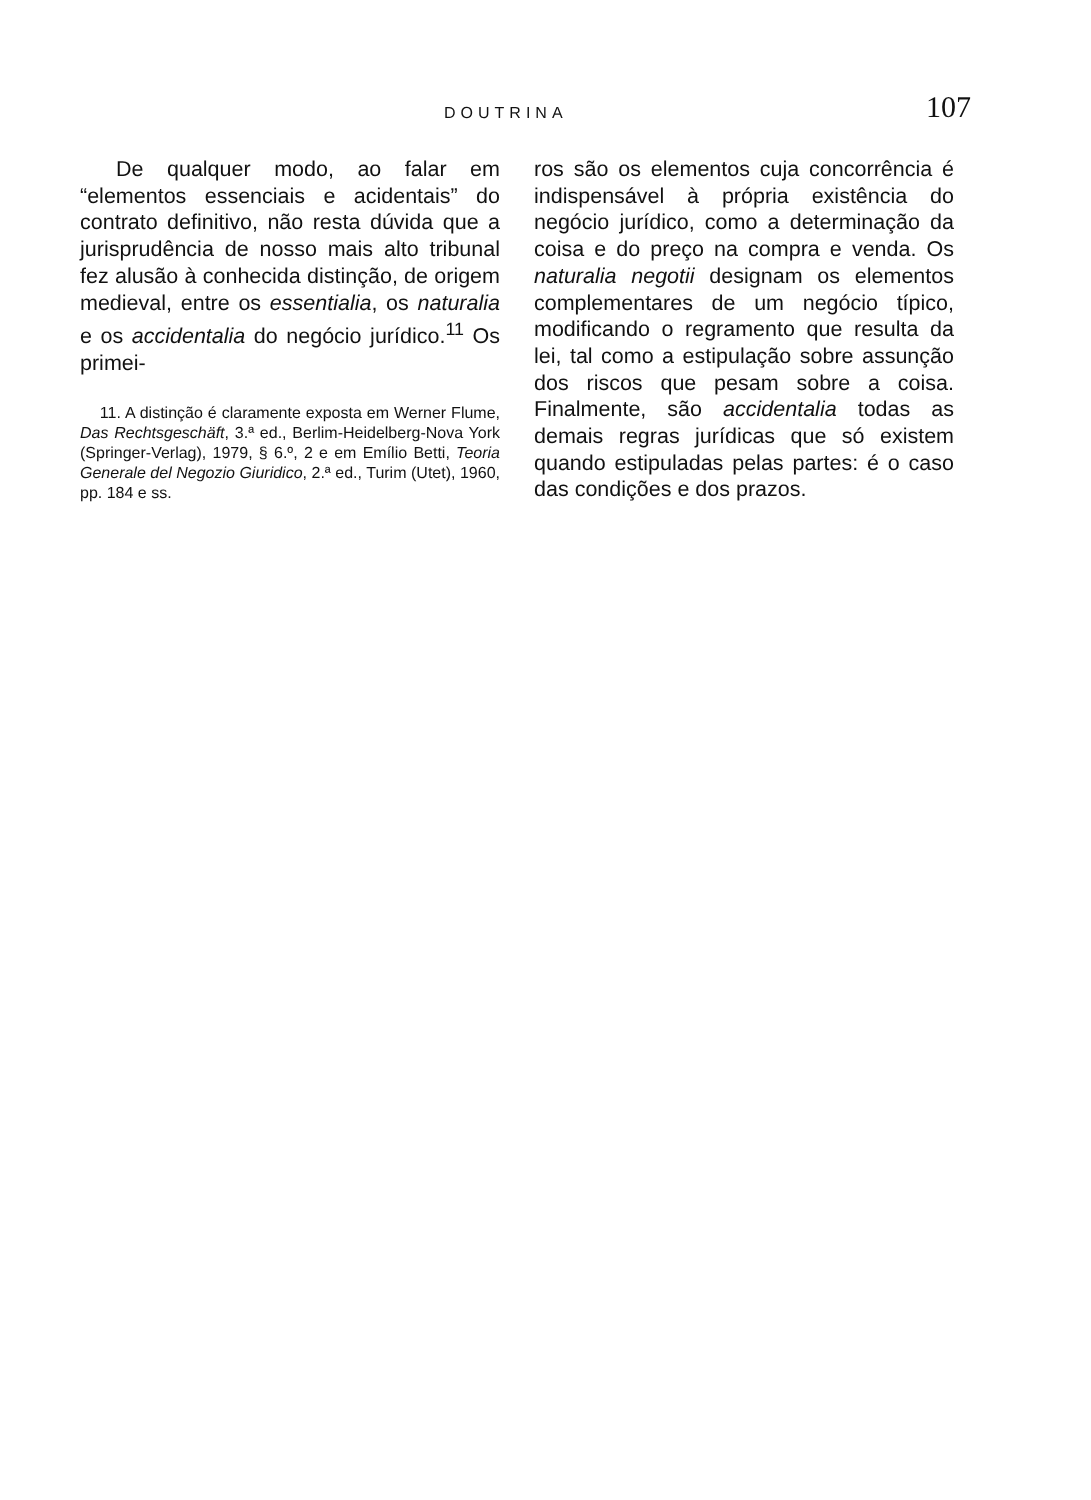DOUTRINA 107
De qualquer modo, ao falar em “elementos essenciais e acidentais” do contrato definitivo, não resta dúvida que a jurisprudência de nosso mais alto tribunal fez alusão à conhecida distinção, de origem medieval, entre os essentialia, os naturalia e os accidentalia do negócio jurídico.<sup>11</sup> Os primei-
11. A distinção é claramente exposta em Werner Flume, Das Rechtsgeschäft, 3.ª ed., Berlim-Heidelberg-Nova York (Springer-Verlag), 1979, § 6.º, 2 e em Emílio Betti, Teoria Generale del Negozio Giuridico, 2.ª ed., Turim (Utet), 1960, pp. 184 e ss.
ros são os elementos cuja concorrência é indispensável à própria existência do negócio jurídico, como a determinação da coisa e do preço na compra e venda. Os naturalia negotii designam os elementos complementares de um negócio típico, modificando o regramento que resulta da lei, tal como a estipulação sobre assunção dos riscos que pesam sobre a coisa. Finalmente, são accidentalia todas as demais regras jurídicas que só existem quando estipuladas pelas partes: é o caso das condições e dos prazos.